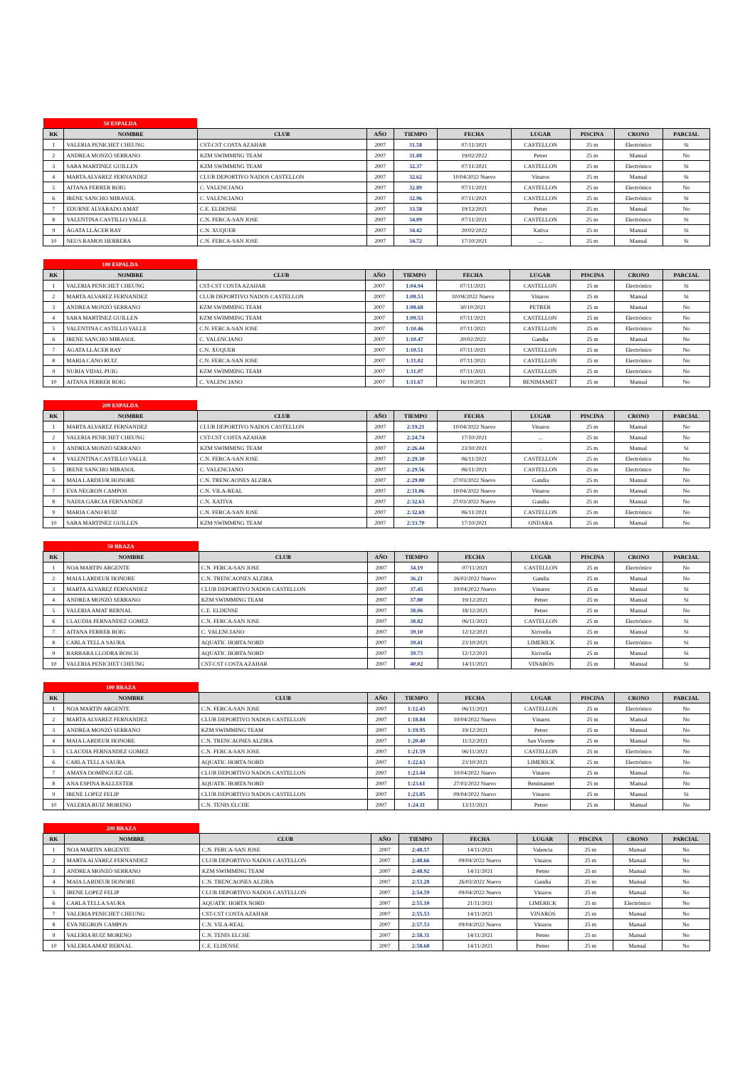| 50 ESPALDA | | | | | | | | | |
| RK | NOMBRE | CLUB | AÑO | TIEMPO | FECHA | LUGAR | PISCINA | CRONO | PARCIAL |
| 1 | VALERIA PENICHET CHEUNG | CST-CST COSTA AZAHAR | 2007 | 31.58 | 07/11/2021 | CASTELLON | 25 m | Electrónico | Si |
| 2 | ANDREA MONZÓ SERRANO | KZM SWIMMING TEAM | 2007 | 31.88 | 19/02/2022 | Petrer | 25 m | Manual | No |
| 3 | SARA MARTINEZ GUILLEN | KZM SWIMMING TEAM | 2007 | 32.37 | 07/11/2021 | CASTELLON | 25 m | Electrónico | Si |
| 4 | MARTA ALVAREZ FERNANDEZ | CLUB DEPORTIVO NADOS CASTELLON | 2007 | 32.62 | 10/04/2022 Nuevo | Vinaros | 25 m | Manual | Si |
| 5 | AITANA FERRER ROIG | C. VALENCIANO | 2007 | 32.89 | 07/11/2021 | CASTELLON | 25 m | Electrónico | No |
| 6 | IRENE SANCHO MIRASOL | C. VALENCIANO | 2007 | 32.96 | 07/11/2021 | CASTELLON | 25 m | Electrónico | Si |
| 7 | EDURNE ALVARADO AMAT | C.E. ELDENSE | 2007 | 33.58 | 19/12/2021 | Petrer | 25 m | Manual | No |
| 8 | VALENTINA CASTILLO VALLE | C.N. FERCA-SAN JOSE | 2007 | 34.09 | 07/11/2021 | CASTELLON | 25 m | Electrónico | Si |
| 9 | ÁGATA LLÁCER BAY | C.N. XUQUER | 2007 | 34.42 | 20/02/2022 | Xativa | 25 m | Manual | Si |
| 10 | NEUS RAMOS HERRERA | C.N. FERCA-SAN JOSE | 2007 | 34.72 | 17/10/2021 | ... | 25 m | Manual | Si |
| 100 ESPALDA | | | | | | | | | |
| RK | NOMBRE | CLUB | AÑO | TIEMPO | FECHA | LUGAR | PISCINA | CRONO | PARCIAL |
| 1 | VALERIA PENICHET CHEUNG | CST-CST COSTA AZAHAR | 2007 | 1:04.94 | 07/11/2021 | CASTELLON | 25 m | Electrónico | Si |
| 2 | MARTA ALVAREZ FERNANDEZ | CLUB DEPORTIVO NADOS CASTELLON | 2007 | 1:08.53 | 10/04/2022 Nuevo | Vinaros | 25 m | Manual | Si |
| 3 | ANDREA MONZÓ SERRANO | KZM SWIMMING TEAM | 2007 | 1:08.68 | 30/10/2021 | PETRER | 25 m | Manual | No |
| 4 | SARA MARTINEZ GUILLEN | KZM SWIMMING TEAM | 2007 | 1:09.53 | 07/11/2021 | CASTELLON | 25 m | Electrónico | No |
| 5 | VALENTINA CASTILLO VALLE | C.N. FERCA-SAN JOSE | 2007 | 1:10.46 | 07/11/2021 | CASTELLON | 25 m | Electrónico | No |
| 6 | IRENE SANCHO MIRASOL | C. VALENCIANO | 2007 | 1:10.47 | 20/02/2022 | Gandia | 25 m | Manual | No |
| 7 | ÁGATA LLÁCER BAY | C.N. XUQUER | 2007 | 1:10.51 | 07/11/2021 | CASTELLON | 25 m | Electrónico | No |
| 8 | MARIA CANO RUIZ | C.N. FERCA-SAN JOSE | 2007 | 1:11.02 | 07/11/2021 | CASTELLON | 25 m | Electrónico | No |
| 9 | NURIA VIDAL PUIG | KZM SWIMMING TEAM | 2007 | 1:11.07 | 07/11/2021 | CASTELLON | 25 m | Electrónico | No |
| 10 | AITANA FERRER ROIG | C. VALENCIANO | 2007 | 1:11.67 | 16/10/2021 | BENIMAMET | 25 m | Manual | No |
| 200 ESPALDA | | | | | | | | | |
| RK | NOMBRE | CLUB | AÑO | TIEMPO | FECHA | LUGAR | PISCINA | CRONO | PARCIAL |
| 1 | MARTA ALVAREZ FERNANDEZ | CLUB DEPORTIVO NADOS CASTELLON | 2007 | 2:19.21 | 10/04/2022 Nuevo | Vinaros | 25 m | Manual | No |
| 2 | VALERIA PENICHET CHEUNG | CST-CST COSTA AZAHAR | 2007 | 2:24.74 | 17/10/2021 | ... | 25 m | Manual | No |
| 3 | ANDREA MONZÓ SERRANO | KZM SWIMMING TEAM | 2007 | 2:26.44 | 23/10/2021 | . | 25 m | Manual | Si |
| 4 | VALENTINA CASTILLO VALLE | C.N. FERCA-SAN JOSE | 2007 | 2:29.30 | 06/11/2021 | CASTELLON | 25 m | Electrónico | No |
| 5 | IRENE SANCHO MIRASOL | C. VALENCIANO | 2007 | 2:29.56 | 06/11/2021 | CASTELLON | 25 m | Electrónico | No |
| 6 | MAIA LARDEUR HONORE | C.N. TRENCAONES ALZIRA | 2007 | 2:29.80 | 27/03/2022 Nuevo | Gandia | 25 m | Manual | No |
| 7 | EVA NEGRON CAMPOS | C.N. VILA-REAL | 2007 | 2:31.06 | 10/04/2022 Nuevo | Vinaros | 25 m | Manual | No |
| 8 | NADIA GARCIA FERNANDEZ | C.N. XATIVA | 2007 | 2:32.63 | 27/03/2022 Nuevo | Gandia | 25 m | Manual | No |
| 9 | MARIA CANO RUIZ | C.N. FERCA-SAN JOSE | 2007 | 2:32.69 | 06/11/2021 | CASTELLON | 25 m | Electrónico | No |
| 10 | SARA MARTINEZ GUILLEN | KZM SWIMMING TEAM | 2007 | 2:33.70 | 17/10/2021 | ONDARA | 25 m | Manual | No |
| 50 BRAZA | | | | | | | | | |
| RK | NOMBRE | CLUB | AÑO | TIEMPO | FECHA | LUGAR | PISCINA | CRONO | PARCIAL |
| 1 | NOA MARTIN ARGENTE | C.N. FERCA-SAN JOSE | 2007 | 34.19 | 07/11/2021 | CASTELLON | 25 m | Electrónico | No |
| 2 | MAIA LARDEUR HONORE | C.N. TRENCAONES ALZIRA | 2007 | 36.21 | 26/03/2022 Nuevo | Gandia | 25 m | Manual | No |
| 3 | MARTA ALVAREZ FERNANDEZ | CLUB DEPORTIVO NADOS CASTELLON | 2007 | 37.45 | 10/04/2022 Nuevo | Vinaros | 25 m | Manual | Si |
| 4 | ANDREA MONZÓ SERRANO | KZM SWIMMING TEAM | 2007 | 37.80 | 19/12/2021 | Petrer | 25 m | Manual | Si |
| 5 | VALERIA AMAT BERNAL | C.E. ELDENSE | 2007 | 38.06 | 18/12/2021 | Petrer | 25 m | Manual | No |
| 6 | CLAUDIA FERNANDEZ GOMEZ | C.N. FERCA-SAN JOSE | 2007 | 38.82 | 06/11/2021 | CASTELLON | 25 m | Electrónico | Si |
| 7 | AITANA FERRER ROIG | C. VALENCIANO | 2007 | 39.10 | 12/12/2021 | Xirivella | 25 m | Manual | Si |
| 8 | CARLA TELLA SAURA | AQUATIC HORTA NORD | 2007 | 39.41 | 23/10/2021 | LIMERICK | 25 m | Electrónico | Si |
| 9 | BARBARA LLODRA BOSCH | AQUATIC HORTA NORD | 2007 | 39.73 | 12/12/2021 | Xirivella | 25 m | Manual | Si |
| 10 | VALERIA PENICHET CHEUNG | CST-CST COSTA AZAHAR | 2007 | 40.02 | 14/11/2021 | VINARÒS | 25 m | Manual | Si |
| 100 BRAZA | | | | | | | | | |
| RK | NOMBRE | CLUB | AÑO | TIEMPO | FECHA | LUGAR | PISCINA | CRONO | PARCIAL |
| 1 | NOA MARTIN ARGENTE | C.N. FERCA-SAN JOSE | 2007 | 1:12.43 | 06/11/2021 | CASTELLON | 25 m | Electrónico | No |
| 2 | MARTA ALVAREZ FERNANDEZ | CLUB DEPORTIVO NADOS CASTELLON | 2007 | 1:18.84 | 10/04/2022 Nuevo | Vinaros | 25 m | Manual | No |
| 3 | ANDREA MONZÓ SERRANO | KZM SWIMMING TEAM | 2007 | 1:19.95 | 19/12/2021 | Petrer | 25 m | Manual | No |
| 4 | MAIA LARDEUR HONORE | C.N. TRENCAONES ALZIRA | 2007 | 1:20.40 | 11/12/2021 | San Vicente | 25 m | Manual | No |
| 5 | CLAUDIA FERNANDEZ GOMEZ | C.N. FERCA-SAN JOSE | 2007 | 1:21.59 | 06/11/2021 | CASTELLON | 25 m | Electrónico | No |
| 6 | CARLA TELLA SAURA | AQUATIC HORTA NORD | 2007 | 1:22.63 | 23/10/2021 | LIMERICK | 25 m | Electrónico | No |
| 7 | AMAYA DOMÍNGUEZ GIL | CLUB DEPORTIVO NADOS CASTELLON | 2007 | 1:23.44 | 10/04/2022 Nuevo | Vinaros | 25 m | Manual | No |
| 8 | ANA ESPINA BALLESTER | AQUATIC HORTA NORD | 2007 | 1:23.61 | 27/03/2022 Nuevo | Benimamet | 25 m | Manual | No |
| 9 | IRENE LOPEZ FELIP | CLUB DEPORTIVO NADOS CASTELLON | 2007 | 1:23.85 | 09/04/2022 Nuevo | Vinaros | 25 m | Manual | Si |
| 10 | VALERIA RUIZ MORENO | C.N. TENIS ELCHE | 2007 | 1:24.11 | 13/11/2021 | Petrer | 25 m | Manual | No |
| 200 BRAZA | | | | | | | | | |
| RK | NOMBRE | CLUB | AÑO | TIEMPO | FECHA | LUGAR | PISCINA | CRONO | PARCIAL |
| 1 | NOA MARTIN ARGENTE | C.N. FERCA-SAN JOSE | 2007 | 2:48.57 | 14/11/2021 | Valencia | 25 m | Manual | No |
| 2 | MARTA ALVAREZ FERNANDEZ | CLUB DEPORTIVO NADOS CASTELLON | 2007 | 2:48.66 | 09/04/2022 Nuevo | Vinaros | 25 m | Manual | No |
| 3 | ANDREA MONZÓ SERRANO | KZM SWIMMING TEAM | 2007 | 2:48.92 | 14/11/2021 | Petrer | 25 m | Manual | No |
| 4 | MAIA LARDEUR HONORE | C.N. TRENCAONES ALZIRA | 2007 | 2:53.28 | 26/03/2022 Nuevo | Gandia | 25 m | Manual | No |
| 5 | IRENE LOPEZ FELIP | CLUB DEPORTIVO NADOS CASTELLON | 2007 | 2:54.59 | 09/04/2022 Nuevo | Vinaros | 25 m | Manual | No |
| 6 | CARLA TELLA SAURA | AQUATIC HORTA NORD | 2007 | 2:55.10 | 21/11/2021 | LIMERICK | 25 m | Electrónico | No |
| 7 | VALERIA PENICHET CHEUNG | CST-CST COSTA AZAHAR | 2007 | 2:55.53 | 14/11/2021 | VINARÒS | 25 m | Manual | No |
| 8 | EVA NEGRON CAMPOS | C.N. VILA-REAL | 2007 | 2:57.53 | 09/04/2022 Nuevo | Vinaros | 25 m | Manual | No |
| 9 | VALERIA RUIZ MORENO | C.N. TENIS ELCHE | 2007 | 2:58.31 | 14/11/2021 | Petrer | 25 m | Manual | No |
| 10 | VALERIA AMAT BERNAL | C.E. ELDENSE | 2007 | 2:58.68 | 14/11/2021 | Petrer | 25 m | Manual | No |